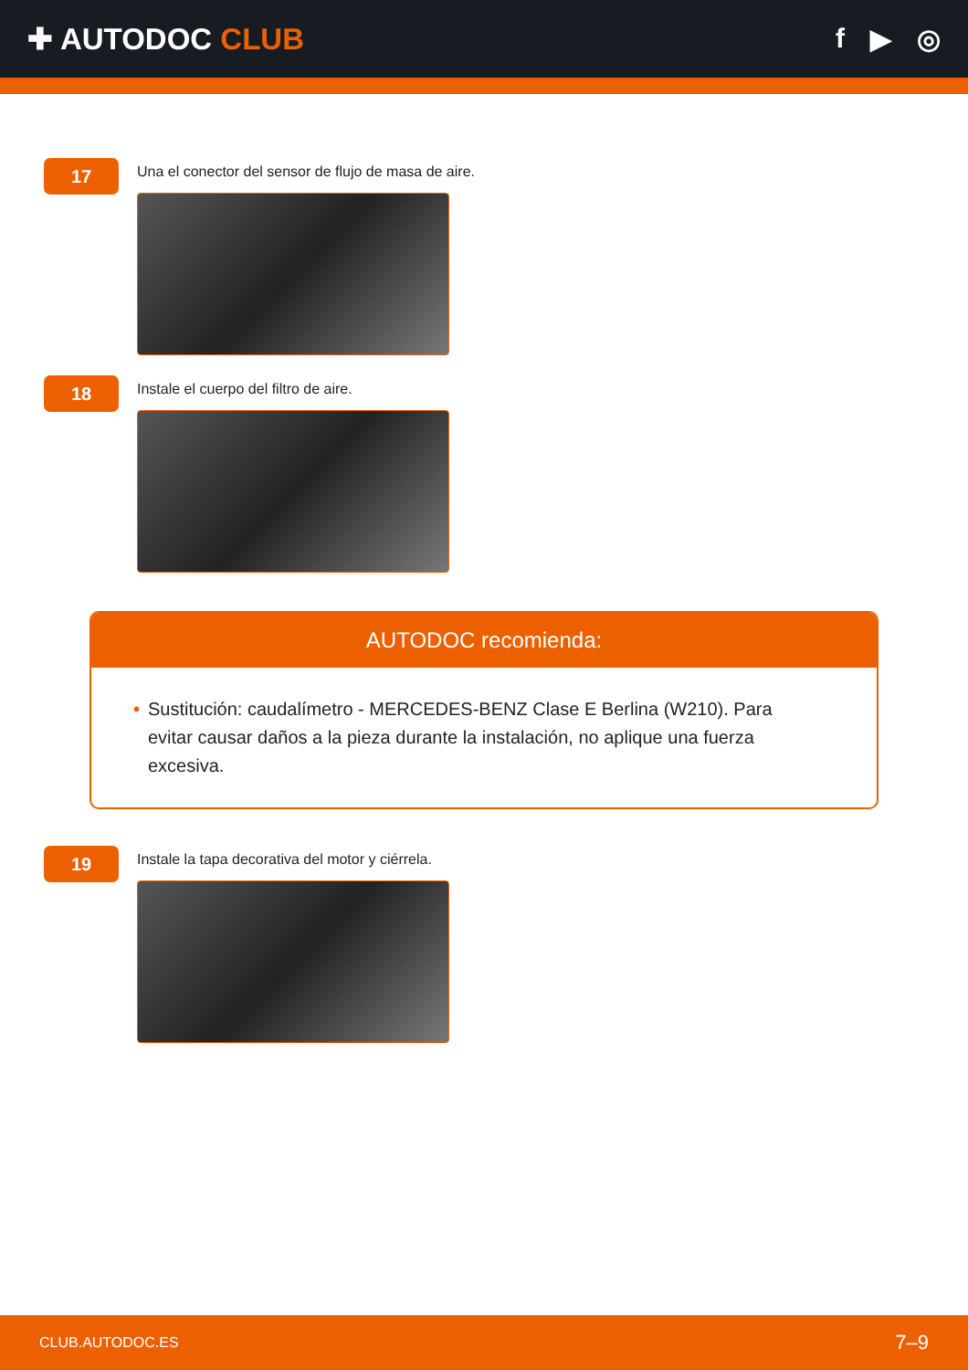✚ AUTODOC CLUB f ▶ ◎
17
Una el conector del sensor de flujo de masa de aire.
18
Instale el cuerpo del filtro de aire.
AUTODOC recomienda:
• Sustitución: caudalímetro - MERCEDES-BENZ Clase E Berlina (W210). Para evitar causar daños a la pieza durante la instalación, no aplique una fuerza excesiva.
19
Instale la tapa decorativa del motor y ciérrela.
CLUB.AUTODOC.ES 7–9